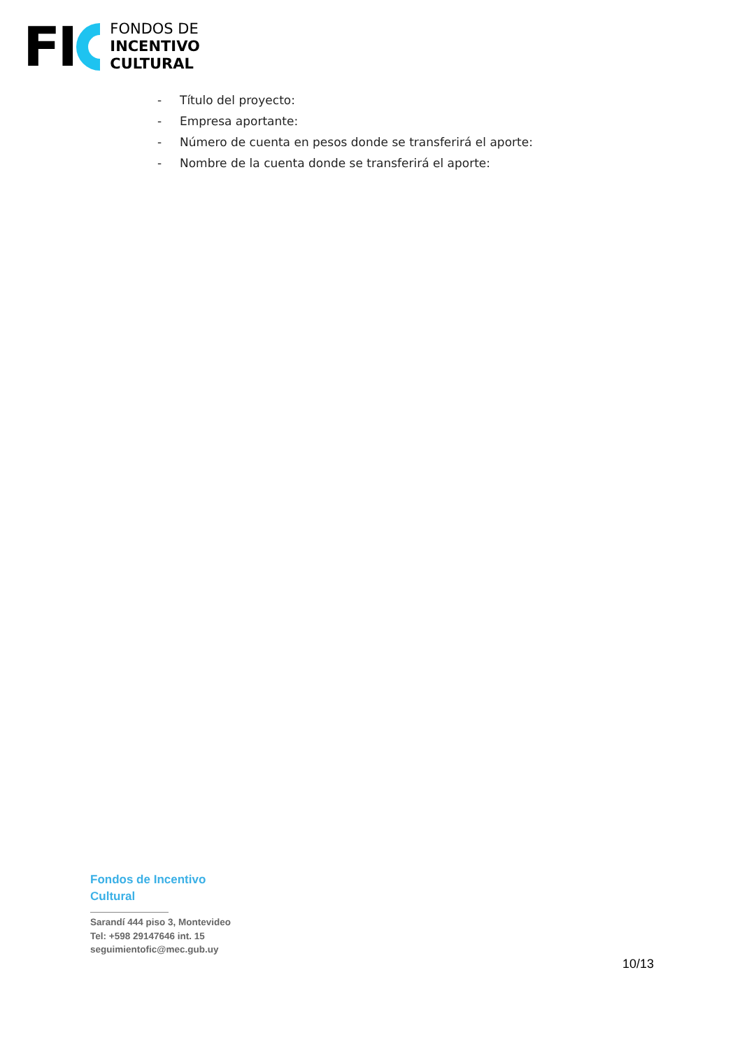FI
FONDOS DE
INCENTIVO
CULTURAL
- Título del proyecto:
- Empresa aportante:
- Número de cuenta en pesos donde se transferirá el aporte:
- Nombre de la cuenta donde se transferirá el aporte:
Fondos de Incentivo Cultural
Sarandí 444 piso 3, Montevideo
Tel: +598 29147646 int. 15
seguimientofic@mec.gub.uy
10/13